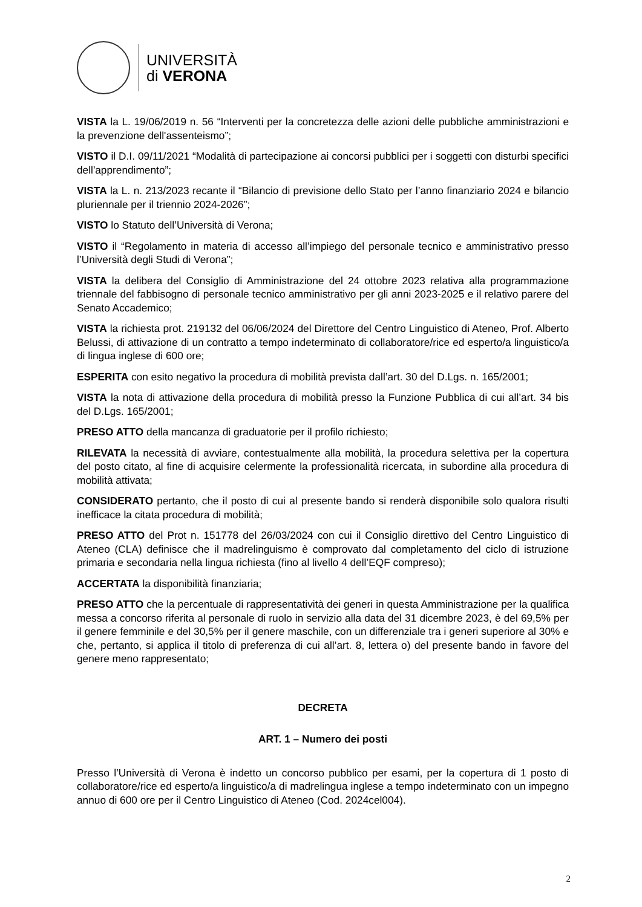UNIVERSITÀ
di VERONA
VISTA la L. 19/06/2019 n. 56 “Interventi per la concretezza delle azioni delle pubbliche amministrazioni e la prevenzione dell'assenteismo”;
VISTO il D.I. 09/11/2021 “Modalità di partecipazione ai concorsi pubblici per i soggetti con disturbi specifici dell'apprendimento”;
VISTA la L. n. 213/2023 recante il “Bilancio di previsione dello Stato per l’anno finanziario 2024 e bilancio pluriennale per il triennio 2024-2026”;
VISTO lo Statuto dell’Università di Verona;
VISTO il “Regolamento in materia di accesso all’impiego del personale tecnico e amministrativo presso l’Università degli Studi di Verona”;
VISTA la delibera del Consiglio di Amministrazione del 24 ottobre 2023 relativa alla programmazione triennale del fabbisogno di personale tecnico amministrativo per gli anni 2023-2025 e il relativo parere del Senato Accademico;
VISTA la richiesta prot. 219132 del 06/06/2024 del Direttore del Centro Linguistico di Ateneo, Prof. Alberto Belussi, di attivazione di un contratto a tempo indeterminato di collaboratore/rice ed esperto/a linguistico/a di lingua inglese di 600 ore;
ESPERITA con esito negativo la procedura di mobilità prevista dall’art. 30 del D.Lgs. n. 165/2001;
VISTA la nota di attivazione della procedura di mobilità presso la Funzione Pubblica di cui all’art. 34 bis del D.Lgs. 165/2001;
PRESO ATTO della mancanza di graduatorie per il profilo richiesto;
RILEVATA la necessità di avviare, contestualmente alla mobilità, la procedura selettiva per la copertura del posto citato, al fine di acquisire celermente la professionalità ricercata, in subordine alla procedura di mobilità attivata;
CONSIDERATO pertanto, che il posto di cui al presente bando si renderà disponibile solo qualora risulti inefficace la citata procedura di mobilità;
PRESO ATTO del Prot n. 151778 del 26/03/2024 con cui il Consiglio direttivo del Centro Linguistico di Ateneo (CLA) definisce che il madrelinguismo è comprovato dal completamento del ciclo di istruzione primaria e secondaria nella lingua richiesta (fino al livello 4 dell’EQF compreso);
ACCERTATA la disponibilità finanziaria;
PRESO ATTO che la percentuale di rappresentatività dei generi in questa Amministrazione per la qualifica messa a concorso riferita al personale di ruolo in servizio alla data del 31 dicembre 2023, è del 69,5% per il genere femminile e del 30,5% per il genere maschile, con un differenziale tra i generi superiore al 30% e che, pertanto, si applica il titolo di preferenza di cui all’art. 8, lettera o) del presente bando in favore del genere meno rappresentato;
DECRETA
ART. 1 – Numero dei posti
Presso l’Università di Verona è indetto un concorso pubblico per esami, per la copertura di 1 posto di collaboratore/rice ed esperto/a linguistico/a di madrelingua inglese a tempo indeterminato con un impegno annuo di 600 ore per il Centro Linguistico di Ateneo (Cod. 2024cel004).
2